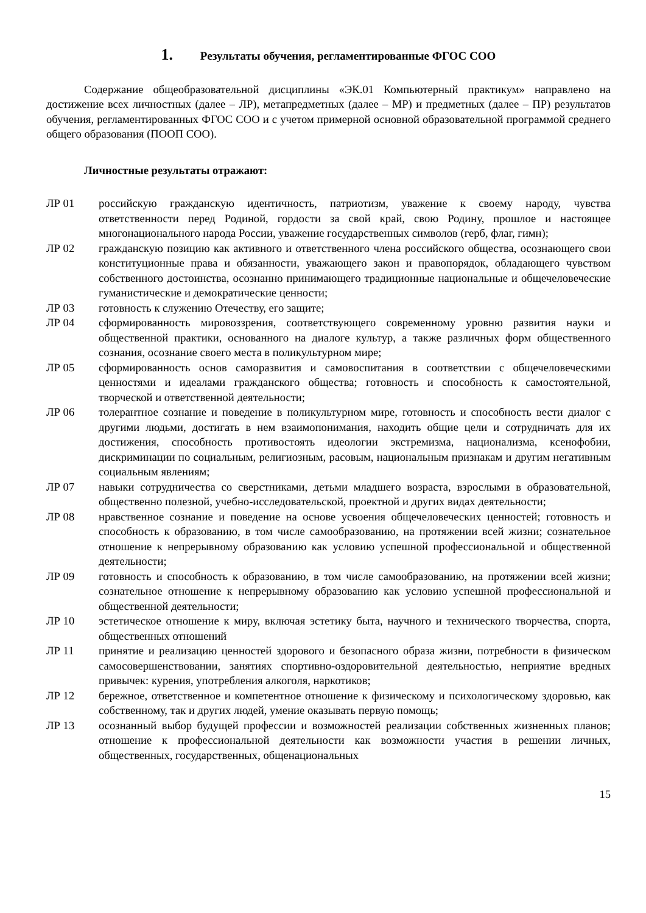1. Результаты обучения, регламентированные ФГОС СОО
Содержание общеобразовательной дисциплины «ЭК.01 Компьютерный практикум» направлено на достижение всех личностных (далее – ЛР), метапредметных (далее – МР) и предметных (далее – ПР) результатов обучения, регламентированных ФГОС СОО и с учетом примерной основной образовательной программой среднего общего образования (ПООП СОО).
Личностные результаты отражают:
ЛР 01 российскую гражданскую идентичность, патриотизм, уважение к своему народу, чувства ответственности перед Родиной, гордости за свой край, свою Родину, прошлое и настоящее многонационального народа России, уважение государственных символов (герб, флаг, гимн);
ЛР 02 гражданскую позицию как активного и ответственного члена российского общества, осознающего свои конституционные права и обязанности, уважающего закон и правопорядок, обладающего чувством собственного достоинства, осознанно принимающего традиционные национальные и общечеловеческие гуманистические и демократические ценности;
ЛР 03 готовность к служению Отечеству, его защите;
ЛР 04 сформированность мировоззрения, соответствующего современному уровню развития науки и общественной практики, основанного на диалоге культур, а также различных форм общественного сознания, осознание своего места в поликультурном мире;
ЛР 05 сформированность основ саморазвития и самовоспитания в соответствии с общечеловеческими ценностями и идеалами гражданского общества; готовность и способность к самостоятельной, творческой и ответственной деятельности;
ЛР 06 толерантное сознание и поведение в поликультурном мире, готовность и способность вести диалог с другими людьми, достигать в нем взаимопонимания, находить общие цели и сотрудничать для их достижения, способность противостоять идеологии экстремизма, национализма, ксенофобии, дискриминации по социальным, религиозным, расовым, национальным признакам и другим негативным социальным явлениям;
ЛР 07 навыки сотрудничества со сверстниками, детьми младшего возраста, взрослыми в образовательной, общественно полезной, учебно-исследовательской, проектной и других видах деятельности;
ЛР 08 нравственное сознание и поведение на основе усвоения общечеловеческих ценностей; готовность и способность к образованию, в том числе самообразованию, на протяжении всей жизни; сознательное отношение к непрерывному образованию как условию успешной профессиональной и общественной деятельности;
ЛР 09 готовность и способность к образованию, в том числе самообразованию, на протяжении всей жизни; сознательное отношение к непрерывному образованию как условию успешной профессиональной и общественной деятельности;
ЛР 10 эстетическое отношение к миру, включая эстетику быта, научного и технического творчества, спорта, общественных отношений
ЛР 11 принятие и реализацию ценностей здорового и безопасного образа жизни, потребности в физическом самосовершенствовании, занятиях спортивно-оздоровительной деятельностью, неприятие вредных привычек: курения, употребления алкоголя, наркотиков;
ЛР 12 бережное, ответственное и компетентное отношение к физическому и психологическому здоровью, как собственному, так и других людей, умение оказывать первую помощь;
ЛР 13 осознанный выбор будущей профессии и возможностей реализации собственных жизненных планов; отношение к профессиональной деятельности как возможности участия в решении личных, общественных, государственных, общенациональных
15